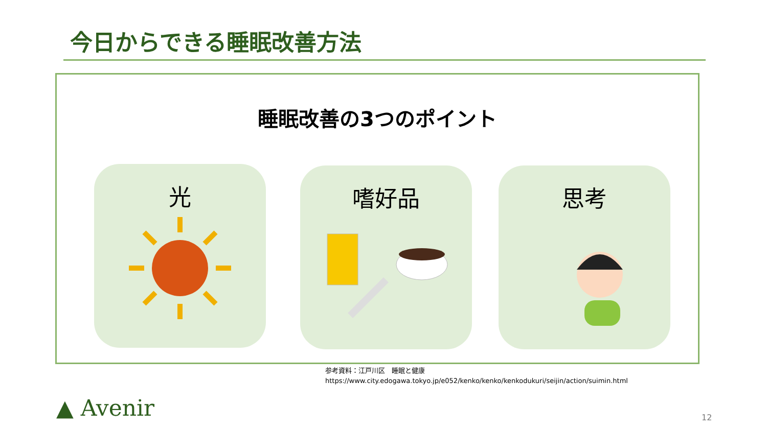今日からできる睡眠改善方法
睡眠改善の3つのポイント
光 嗜好品 思考
参考資料：江戸川区　睡眠と健康
https://www.city.edogawa.tokyo.jp/e052/kenko/kenko/kenkodukuri/seijin/action/suimin.html
▲ Avenir 12